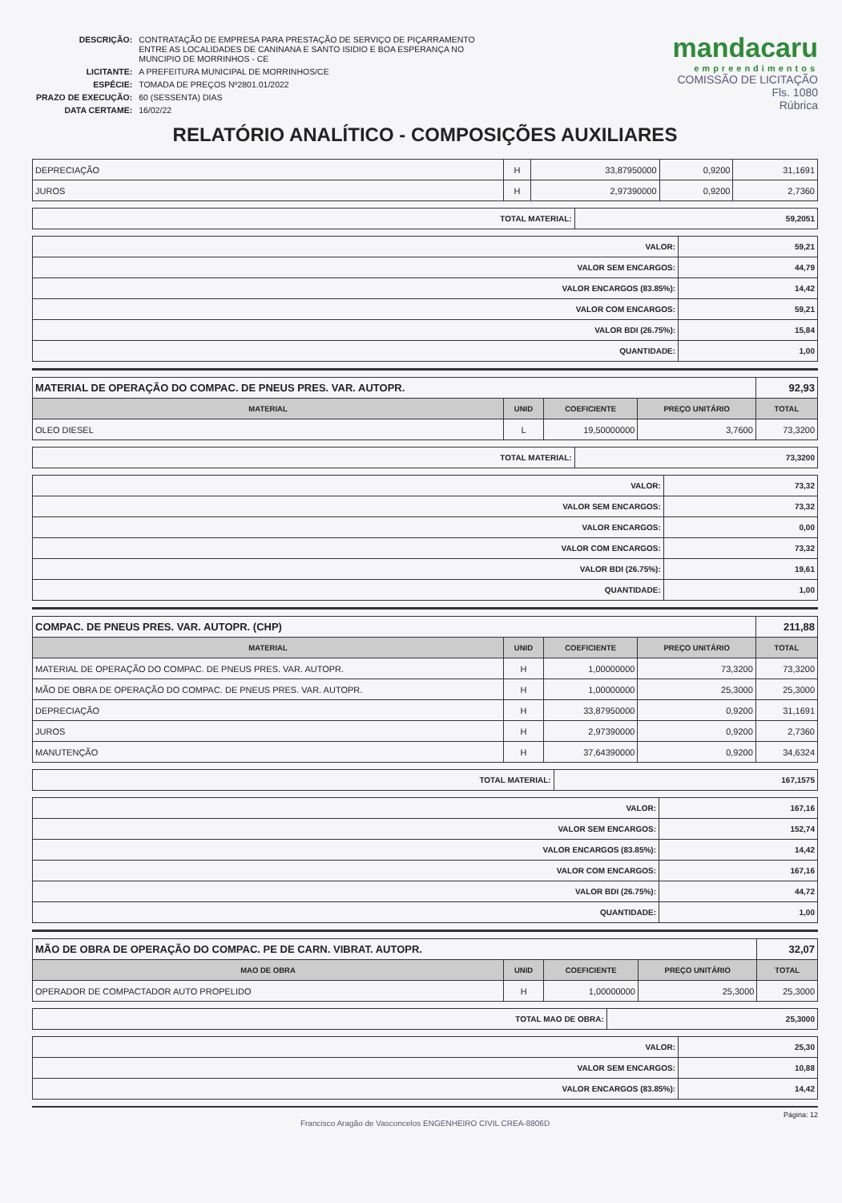| DESCRIÇÃO: | CONTRATAÇÃO DE EMPRESA PARA PRESTAÇÃO DE SERVIÇO DE PIÇARRAMENTO ENTRE AS LOCALIDADES DE CANINANA E SANTO ISIDIO E BOA ESPERANÇA NO MUNCIPIO DE MORRINHOS - CE |
| LICITANTE: | A PREFEITURA MUNICIPAL DE MORRINHOS/CE |
| ESPÉCIE: | TOMADA DE PREÇOS Nº2801.01/2022 |
| PRAZO DE EXECUÇÃO: | 60 (SESSENTA) DIAS |
| DATA CERTAME: | 16/02/22 |
mandacaru
empreendimentos
COMISSÃO DE LICITAÇÃO
Fls. 1080
Rúbrica
RELATÓRIO ANALÍTICO - COMPOSIÇÕES AUXILIARES
| DEPRECIAÇÃO | H | 33,87950000 | 0,9200 | 31,1691 |
| JUROS | H | 2,97390000 | 0,9200 | 2,7360 |
| TOTAL MATERIAL: | 59,2051 |
| VALOR: | 59,21 |
| VALOR SEM ENCARGOS: | 44,79 |
| VALOR ENCARGOS (83.85%): | 14,42 |
| VALOR COM ENCARGOS: | 59,21 |
| VALOR BDI (26.75%): | 15,84 |
| QUANTIDADE: | 1,00 |
| MATERIAL DE OPERAÇÃO DO COMPAC. DE PNEUS PRES. VAR. AUTOPR. | | | | 92,93 |
| MATERIAL | UNID | COEFICIENTE | PREÇO UNITÁRIO | TOTAL |
| OLEO DIESEL | L | 19,50000000 | 3,7600 | 73,3200 |
| TOTAL MATERIAL: | 73,3200 |
| VALOR: | 73,32 |
| VALOR SEM ENCARGOS: | 73,32 |
| VALOR ENCARGOS: | 0,00 |
| VALOR COM ENCARGOS: | 73,32 |
| VALOR BDI (26.75%): | 19,61 |
| QUANTIDADE: | 1,00 |
| COMPAC. DE PNEUS PRES. VAR. AUTOPR. (CHP) | | | | 211,88 |
| MATERIAL | UNID | COEFICIENTE | PREÇO UNITÁRIO | TOTAL |
| MATERIAL DE OPERAÇÃO DO COMPAC. DE PNEUS PRES. VAR. AUTOPR. | H | 1,00000000 | 73,3200 | 73,3200 |
| MÃO DE OBRA DE OPERAÇÃO DO COMPAC. DE PNEUS PRES. VAR. AUTOPR. | H | 1,00000000 | 25,3000 | 25,3000 |
| DEPRECIAÇÃO | H | 33,87950000 | 0,9200 | 31,1691 |
| JUROS | H | 2,97390000 | 0,9200 | 2,7360 |
| MANUTENÇÃO | H | 37,64390000 | 0,9200 | 34,6324 |
| TOTAL MATERIAL: | 167,1575 |
| VALOR: | 167,16 |
| VALOR SEM ENCARGOS: | 152,74 |
| VALOR ENCARGOS (83.85%): | 14,42 |
| VALOR COM ENCARGOS: | 167,16 |
| VALOR BDI (26.75%): | 44,72 |
| QUANTIDADE: | 1,00 |
| MÃO DE OBRA DE OPERAÇÃO DO COMPAC. PE DE CARN. VIBRAT. AUTOPR. | | | | 32,07 |
| MAO DE OBRA | UNID | COEFICIENTE | PREÇO UNITÁRIO | TOTAL |
| OPERADOR DE COMPACTADOR AUTO PROPELIDO | H | 1,00000000 | 25,3000 | 25,3000 |
| TOTAL MAO DE OBRA: | 25,3000 |
| VALOR: | 25,30 |
| VALOR SEM ENCARGOS: | 10,88 |
| VALOR ENCARGOS (83.85%): | 14,42 |
Página: 12
Francisco Aragão de Vasconcelos ENGENHEIRO CIVIL CREA-8806D